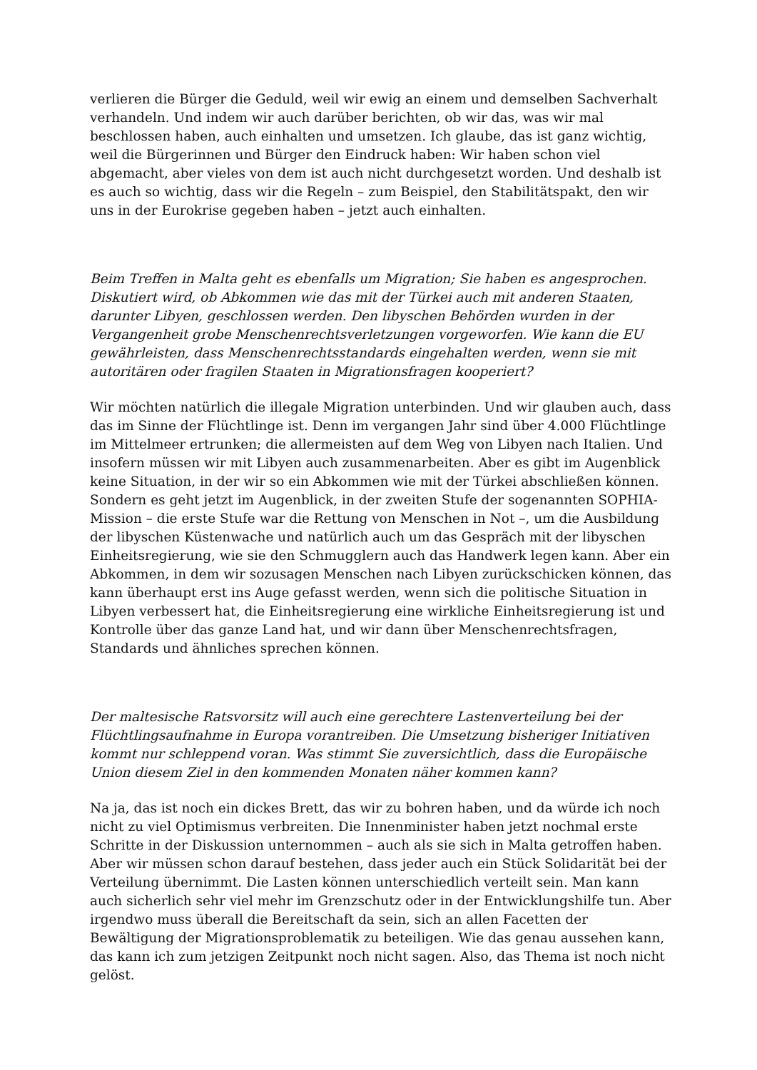verlieren die Bürger die Geduld, weil wir ewig an einem und demselben Sachverhalt verhandeln. Und indem wir auch darüber berichten, ob wir das, was wir mal beschlossen haben, auch einhalten und umsetzen. Ich glaube, das ist ganz wichtig, weil die Bürgerinnen und Bürger den Eindruck haben: Wir haben schon viel abgemacht, aber vieles von dem ist auch nicht durchgesetzt worden. Und deshalb ist es auch so wichtig, dass wir die Regeln – zum Beispiel, den Stabilitätspakt, den wir uns in der Eurokrise gegeben haben – jetzt auch einhalten.
Beim Treffen in Malta geht es ebenfalls um Migration; Sie haben es angesprochen. Diskutiert wird, ob Abkommen wie das mit der Türkei auch mit anderen Staaten, darunter Libyen, geschlossen werden. Den libyschen Behörden wurden in der Vergangenheit grobe Menschenrechtsverletzungen vorgeworfen. Wie kann die EU gewährleisten, dass Menschenrechtsstandards eingehalten werden, wenn sie mit autoritären oder fragilen Staaten in Migrationsfragen kooperiert?
Wir möchten natürlich die illegale Migration unterbinden. Und wir glauben auch, dass das im Sinne der Flüchtlinge ist. Denn im vergangen Jahr sind über 4.000 Flüchtlinge im Mittelmeer ertrunken; die allermeisten auf dem Weg von Libyen nach Italien. Und insofern müssen wir mit Libyen auch zusammenarbeiten. Aber es gibt im Augenblick keine Situation, in der wir so ein Abkommen wie mit der Türkei abschließen können. Sondern es geht jetzt im Augenblick, in der zweiten Stufe der sogenannten SOPHIA-Mission – die erste Stufe war die Rettung von Menschen in Not –, um die Ausbildung der libyschen Küstenwache und natürlich auch um das Gespräch mit der libyschen Einheitsregierung, wie sie den Schmugglern auch das Handwerk legen kann. Aber ein Abkommen, in dem wir sozusagen Menschen nach Libyen zurückschicken können, das kann überhaupt erst ins Auge gefasst werden, wenn sich die politische Situation in Libyen verbessert hat, die Einheitsregierung eine wirkliche Einheitsregierung ist und Kontrolle über das ganze Land hat, und wir dann über Menschenrechtsfragen, Standards und ähnliches sprechen können.
Der maltesische Ratsvorsitz will auch eine gerechtere Lastenverteilung bei der Flüchtlingsaufnahme in Europa vorantreiben. Die Umsetzung bisheriger Initiativen kommt nur schleppend voran. Was stimmt Sie zuversichtlich, dass die Europäische Union diesem Ziel in den kommenden Monaten näher kommen kann?
Na ja, das ist noch ein dickes Brett, das wir zu bohren haben, und da würde ich noch nicht zu viel Optimismus verbreiten. Die Innenminister haben jetzt nochmal erste Schritte in der Diskussion unternommen – auch als sie sich in Malta getroffen haben. Aber wir müssen schon darauf bestehen, dass jeder auch ein Stück Solidarität bei der Verteilung übernimmt. Die Lasten können unterschiedlich verteilt sein. Man kann auch sicherlich sehr viel mehr im Grenzschutz oder in der Entwicklungshilfe tun. Aber irgendwo muss überall die Bereitschaft da sein, sich an allen Facetten der Bewältigung der Migrationsproblematik zu beteiligen. Wie das genau aussehen kann, das kann ich zum jetzigen Zeitpunkt noch nicht sagen. Also, das Thema ist noch nicht gelöst.